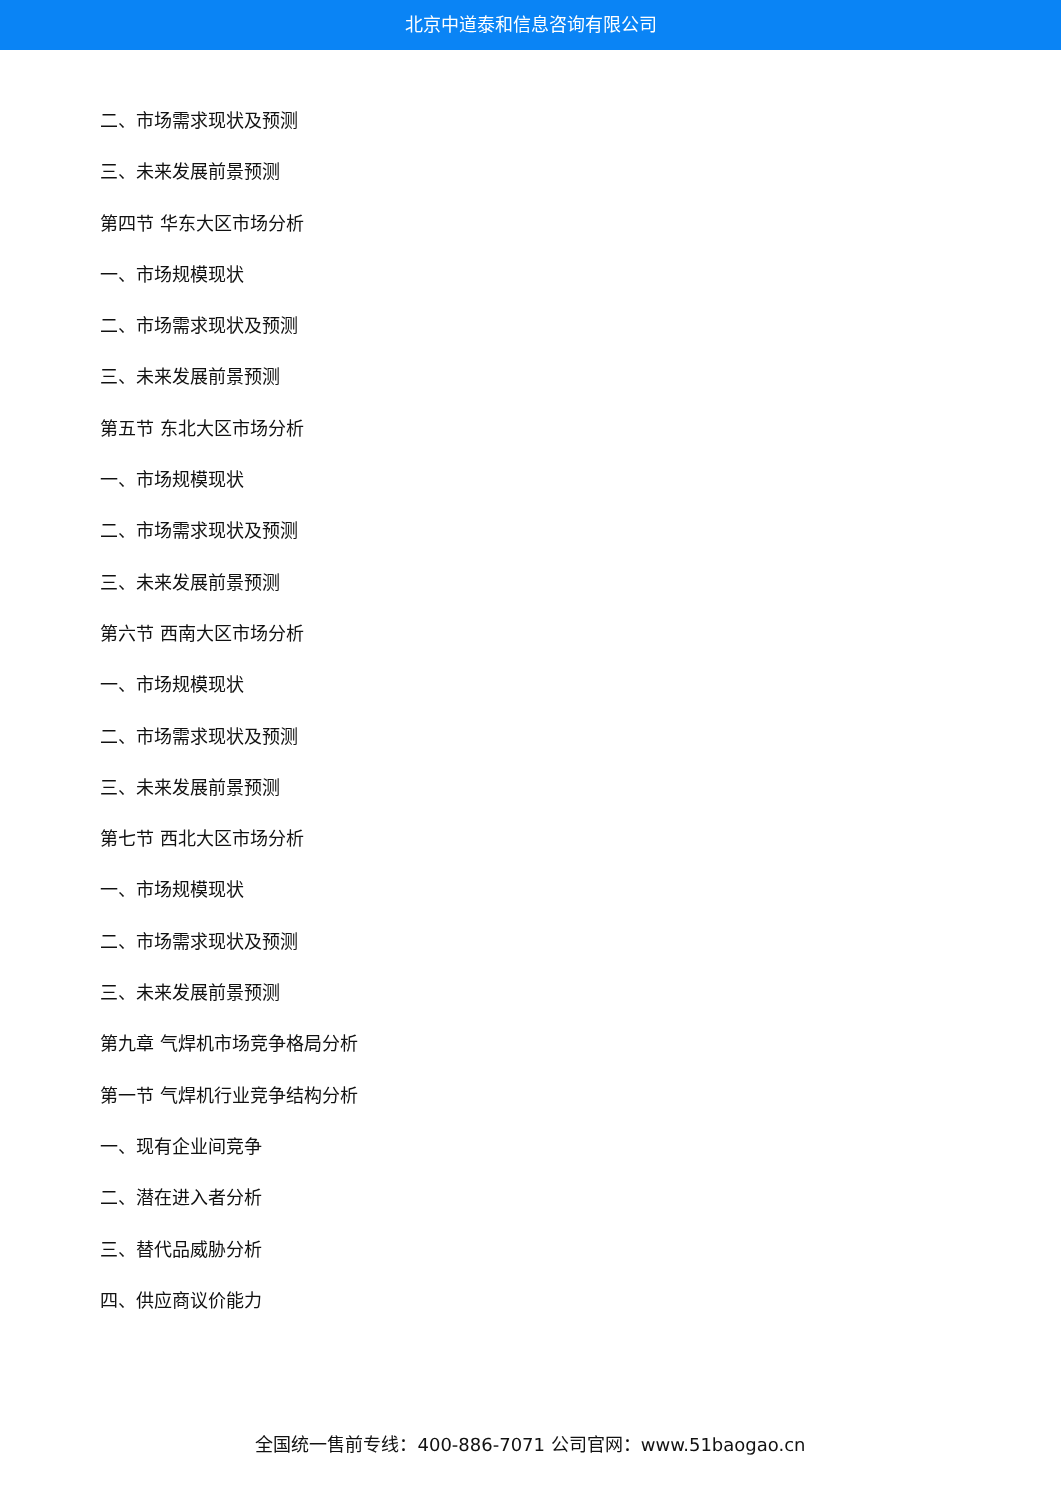北京中道泰和信息咨询有限公司
二、市场需求现状及预测
三、未来发展前景预测
第四节 华东大区市场分析
一、市场规模现状
二、市场需求现状及预测
三、未来发展前景预测
第五节 东北大区市场分析
一、市场规模现状
二、市场需求现状及预测
三、未来发展前景预测
第六节 西南大区市场分析
一、市场规模现状
二、市场需求现状及预测
三、未来发展前景预测
第七节 西北大区市场分析
一、市场规模现状
二、市场需求现状及预测
三、未来发展前景预测
第九章 气焊机市场竞争格局分析
第一节 气焊机行业竞争结构分析
一、现有企业间竞争
二、潜在进入者分析
三、替代品威胁分析
四、供应商议价能力
全国统一售前专线：400-886-7071 公司官网：www.51baogao.cn